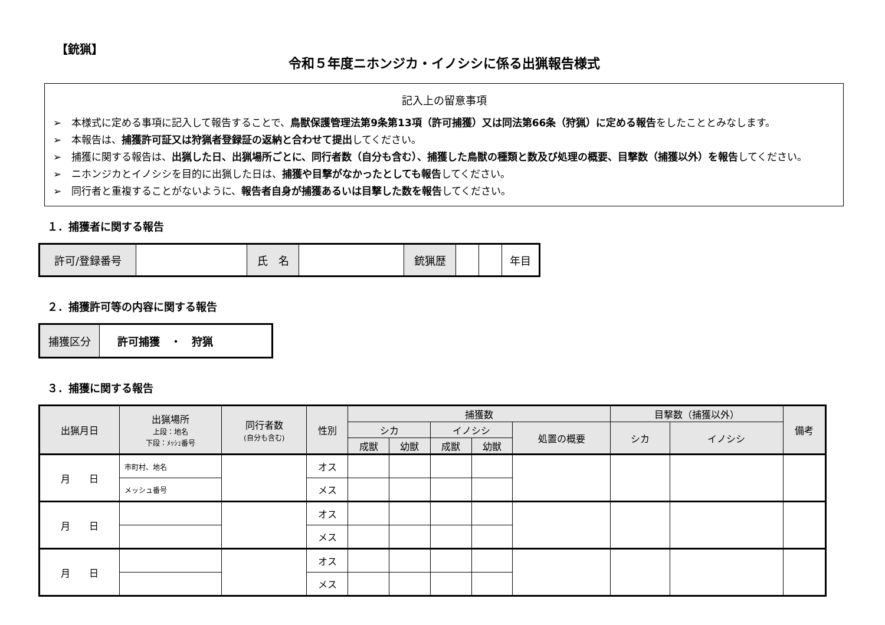【銃猟】
令和５年度ニホンジカ・イノシシに係る出猟報告様式
記入上の留意事項
➢　本様式に定める事項に記入して報告することで、鳥獣保護管理法第9条第13項（許可捕獲）又は同法第66条（狩猟）に定める報告をしたこととみなします。
➢　本報告は、捕獲許可証又は狩猟者登録証の返納と合わせて提出してください。
➢　捕獲に関する報告は、出猟した日、出猟場所ごとに、同行者数（自分も含む）、捕獲した鳥獣の種類と数及び処理の概要、目撃数（捕獲以外）を報告してください。
➢　ニホンジカとイノシシを目的に出猟した日は、捕獲や目撃がなかったとしても報告してください。
➢　同行者と重複することがないように、報告者自身が捕獲あるいは目撃した数を報告してください。
１．捕獲者に関する報告
| 許可/登録番号 | | 氏 名 | | 銃猟歴 | | | 年目 |
２．捕獲許可等の内容に関する報告
| 捕獲区分 | 許可捕獲 ・ 狩猟 |
３．捕獲に関する報告
| 出猟月日 | 出猟場所 上段：地名 下段：ﾒｯｼｭ番号 | 同行者数 (自分も含む) | 性別 | 捕獲数 | | | | | 目撃数（捕獲以外） | | 備考 |
| --- | --- | --- | --- | --- | --- | --- | --- | --- | --- | --- | --- |
| | | | | シカ | | イノシシ | | 処置の概要 | シカ | イノシシ | |
| | | | | 成獣 | 幼獣 | 成獣 | 幼獣 | | | | |
| 月 日 | 市町村、地名 | | オス | | | | | | | | |
| | メッシュ番号 | | メス | | | | | | | | |
| 月 日 | | | オス | | | | | | | | |
| | | | メス | | | | | | | | |
| 月 日 | | | オス | | | | | | | | |
| | | | メス | | | | | | | | |